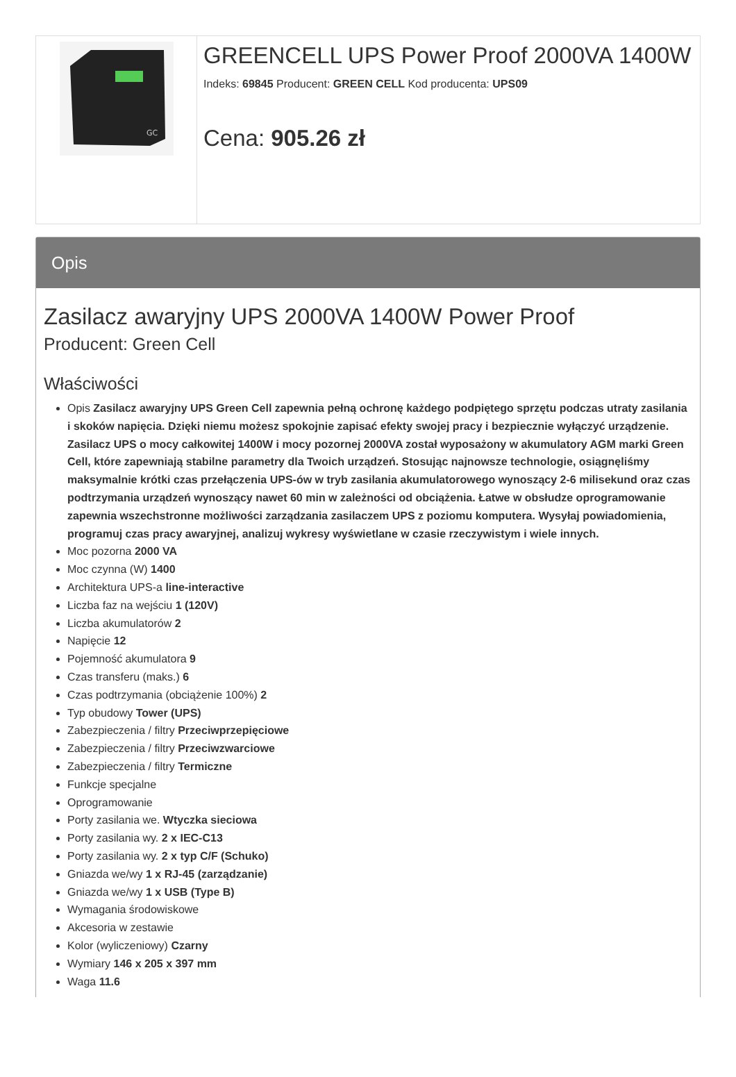GC
GREENCELL UPS Power Proof 2000VA 1400W
Indeks: 69845 Producent: GREEN CELL Kod producenta: UPS09
Cena: 905.26 zł
Opis
Zasilacz awaryjny UPS 2000VA 1400W Power Proof
Producent: Green Cell
Właściwości
Opis Zasilacz awaryjny UPS Green Cell zapewnia pełną ochronę każdego podpiętego sprzętu podczas utraty zasilania i skoków napięcia. Dzięki niemu możesz spokojnie zapisać efekty swojej pracy i bezpiecznie wyłączyć urządzenie. Zasilacz UPS o mocy całkowitej 1400W i mocy pozornej 2000VA został wyposażony w akumulatory AGM marki Green Cell, które zapewniają stabilne parametry dla Twoich urządzeń. Stosując najnowsze technologie, osiągnęliśmy maksymalnie krótki czas przełączenia UPS-ów w tryb zasilania akumulatorowego wynoszący 2-6 milisekund oraz czas podtrzymania urządzeń wynoszący nawet 60 min w zależności od obciążenia. Łatwe w obsłudze oprogramowanie zapewnia wszechstronne możliwości zarządzania zasilaczem UPS z poziomu komputera. Wysyłaj powiadomienia, programuj czas pracy awaryjnej, analizuj wykresy wyświetlane w czasie rzeczywistym i wiele innych.
Moc pozorna 2000 VA
Moc czynna (W) 1400
Architektura UPS-a line-interactive
Liczba faz na wejściu 1 (120V)
Liczba akumulatorów 2
Napięcie 12
Pojemność akumulatora 9
Czas transferu (maks.) 6
Czas podtrzymania (obciążenie 100%) 2
Typ obudowy Tower (UPS)
Zabezpieczenia / filtry Przeciwprzepięciowe
Zabezpieczenia / filtry Przeciwzwarciowe
Zabezpieczenia / filtry Termiczne
Funkcje specjalne
Oprogramowanie
Porty zasilania we. Wtyczka sieciowa
Porty zasilania wy. 2 x IEC-C13
Porty zasilania wy. 2 x typ C/F (Schuko)
Gniazda we/wy 1 x RJ-45 (zarządzanie)
Gniazda we/wy 1 x USB (Type B)
Wymagania środowiskowe
Akcesoria w zestawie
Kolor (wyliczeniowy) Czarny
Wymiary 146 x 205 x 397 mm
Waga 11.6